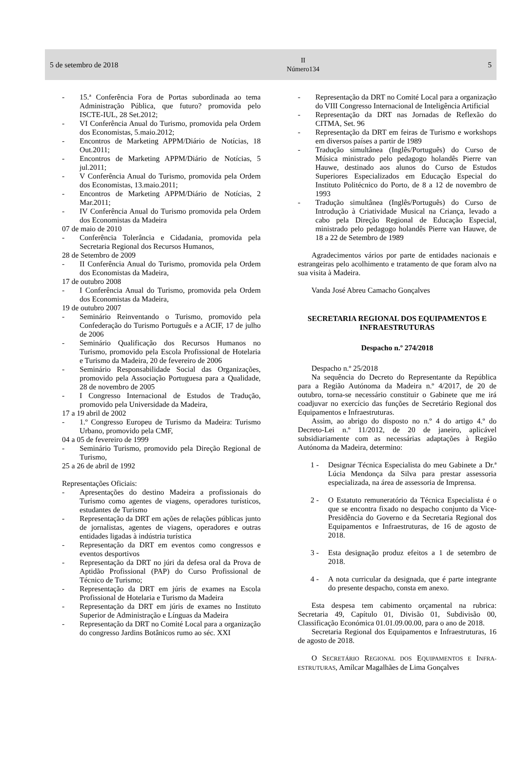5 de setembro de 2018 II
Número134 5
- 15.ª Conferência Fora de Portas subordinada ao tema Administração Pública, que futuro? promovida pelo ISCTE-IUL, 28 Set.2012;
- VI Conferência Anual do Turismo, promovida pela Ordem dos Economistas, 5.maio.2012;
- Encontros de Marketing APPM/Diário de Notícias, 18 Out.2011;
- Encontros de Marketing APPM/Diário de Notícias, 5 jul.2011;
- V Conferência Anual do Turismo, promovida pela Ordem dos Economistas, 13.maio.2011;
- Encontros de Marketing APPM/Diário de Notícias, 2 Mar.2011;
- IV Conferência Anual do Turismo promovida pela Ordem dos Economistas da Madeira
07 de maio de 2010
- Conferência Tolerância e Cidadania, promovida pela Secretaria Regional dos Recursos Humanos,
28 de Setembro de 2009
- II Conferência Anual do Turismo, promovida pela Ordem dos Economistas da Madeira,
17 de outubro 2008
- I Conferência Anual do Turismo, promovida pela Ordem dos Economistas da Madeira,
19 de outubro 2007
- Seminário Reinventando o Turismo, promovido pela Confederação do Turismo Português e a ACIF, 17 de julho de 2006
- Seminário Qualificação dos Recursos Humanos no Turismo, promovido pela Escola Profissional de Hotelaria e Turismo da Madeira, 20 de fevereiro de 2006
- Seminário Responsabilidade Social das Organizações, promovido pela Associação Portuguesa para a Qualidade, 28 de novembro de 2005
- I Congresso Internacional de Estudos de Tradução, promovido pela Universidade da Madeira,
17 a 19 abril de 2002
- 1.º Congresso Europeu de Turismo da Madeira: Turismo Urbano, promovido pela CMF,
04 a 05 de fevereiro de 1999
- Seminário Turismo, promovido pela Direção Regional de Turismo,
25 a 26 de abril de 1992
Representações Oficiais:
- Apresentações do destino Madeira a profissionais do Turismo como agentes de viagens, operadores turísticos, estudantes de Turismo
- Representação da DRT em ações de relações públicas junto de jornalistas, agentes de viagens, operadores e outras entidades ligadas à indústria turística
- Representação da DRT em eventos como congressos e eventos desportivos
- Representação da DRT no júri da defesa oral da Prova de Aptidão Profissional (PAP) do Curso Profissional de Técnico de Turismo;
- Representação da DRT em júris de exames na Escola Profissional de Hotelaria e Turismo da Madeira
- Representação da DRT em júris de exames no Instituto Superior de Administração e Línguas da Madeira
- Representação da DRT no Comité Local para a organização do congresso Jardins Botânicos rumo ao séc. XXI
- Representação da DRT no Comité Local para a organização do VIII Congresso Internacional de Inteligência Artificial
- Representação da DRT nas Jornadas de Reflexão do CITMA, Set. 96
- Representação da DRT em feiras de Turismo e workshops em diversos países a partir de 1989
- Tradução simultânea (Inglês/Português) do Curso de Música ministrado pelo pedagogo holandês Pierre van Hauwe, destinado aos alunos do Curso de Estudos Superiores Especializados em Educação Especial do Instituto Politécnico do Porto, de 8 a 12 de novembro de 1993
- Tradução simultânea (Inglês/Português) do Curso de Introdução à Criatividade Musical na Criança, levado a cabo pela Direção Regional de Educação Especial, ministrado pelo pedagogo holandês Pierre van Hauwe, de 18 a 22 de Setembro de 1989
Agradecimentos vários por parte de entidades nacionais e estrangeiras pelo acolhimento e tratamento de que foram alvo na sua visita à Madeira.
Vanda José Abreu Camacho Gonçalves
SECRETARIA REGIONAL DOS EQUIPAMENTOS E INFRAESTRUTURAS
Despacho n.º 274/2018
Despacho n.º 25/2018
Na sequência do Decreto do Representante da República para a Região Autónoma da Madeira n.º 4/2017, de 20 de outubro, torna-se necessário constituir o Gabinete que me irá coadjuvar no exercício das funções de Secretário Regional dos Equipamentos e Infraestruturas.
Assim, ao abrigo do disposto no n.º 4 do artigo 4.º do Decreto-Lei n.º 11/2012, de 20 de janeiro, aplicável subsidiariamente com as necessárias adaptações à Região Autónoma da Madeira, determino:
1 - Designar Técnica Especialista do meu Gabinete a Dr.ª Lúcia Mendonça da Silva para prestar assessoria especializada, na área de assessoria de Imprensa.
2 - O Estatuto remuneratório da Técnica Especialista é o que se encontra fixado no despacho conjunto da Vice-Presidência do Governo e da Secretaria Regional dos Equipamentos e Infraestruturas, de 16 de agosto de 2018.
3 - Esta designação produz efeitos a 1 de setembro de 2018.
4 - A nota curricular da designada, que é parte integrante do presente despacho, consta em anexo.
Esta despesa tem cabimento orçamental na rubrica: Secretaria 49, Capítulo 01, Divisão 01, Subdivisão 00, Classificação Económica 01.01.09.00.00, para o ano de 2018.
Secretaria Regional dos Equipamentos e Infraestruturas, 16 de agosto de 2018.
O SECRETÁRIO REGIONAL DOS EQUIPAMENTOS E INFRA-ESTRUTURAS, Amílcar Magalhães de Lima Gonçalves